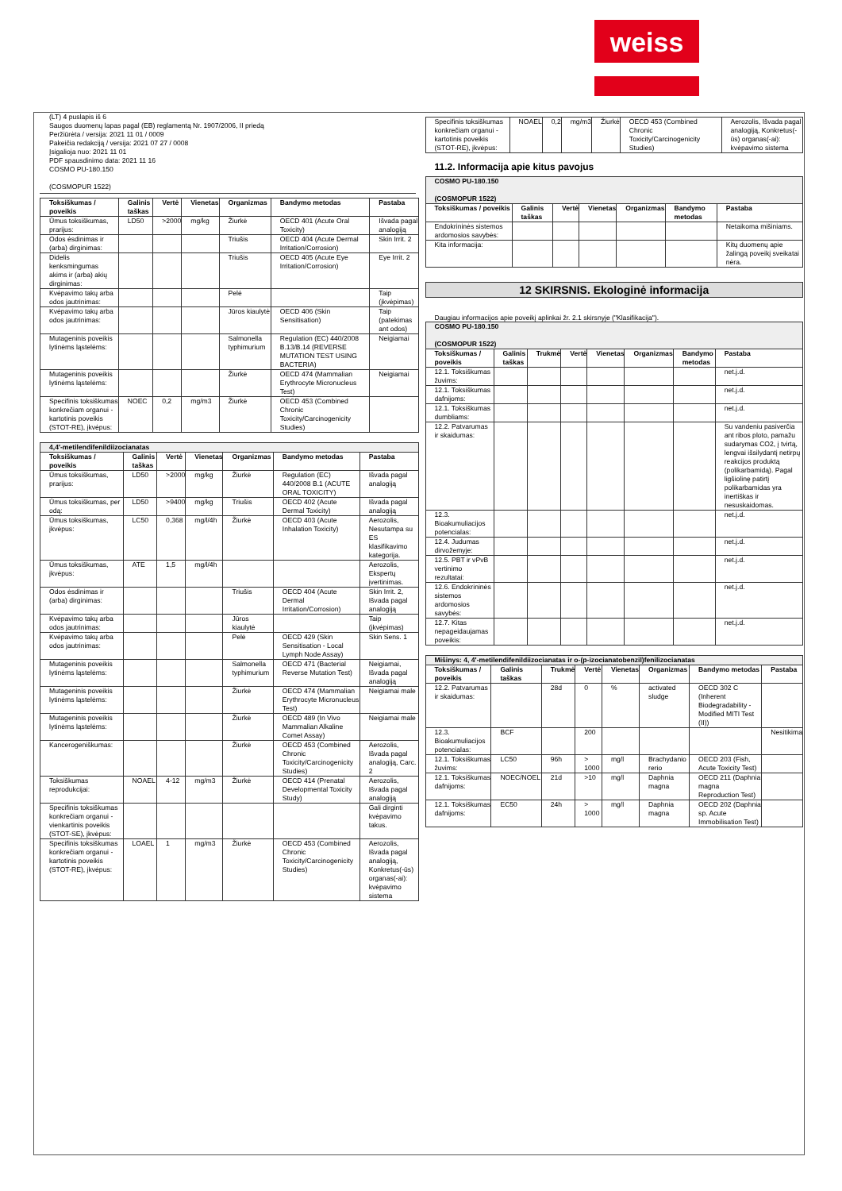weiss
(LT) 4 puslapis iš 6
Saugos duomenų lapas pagal (EB) reglamentą Nr. 1907/2006, II priedą
Peržiūrėta / versija: 2021 11 01 / 0009
Pakeičia redakciją / versija: 2021 07 27 / 0008
Įsigalioja nuo: 2021 11 01
PDF spausdinimo data: 2021 11 16
COSMO PU-180.150
(COSMOPUR 1522)
| Toksiškumas / poveikis | Galinis taškas | Vertė | Vienetas | Organizmas | Bandymo metodas | Pastaba |
| --- | --- | --- | --- | --- | --- | --- |
| Ūmus toksiškumas, prarijus: | LD50 | >2000 | mg/kg | Žiurkė | OECD 401 (Acute Oral Toxicity) | Išvada pagal analogiją |
| Odos ėsdinimas ir (arba) dirginimas: | | | | Triušis | OECD 404 (Acute Dermal Irritation/Corrosion) | Skin Irrit. 2 |
| Didelis kenksmingumas akims ir (arba) akių dirginimas: | | | | Triušis | OECD 405 (Acute Eye Irritation/Corrosion) | Eye Irrit. 2 |
| Kvėpavimo takų arba odos jautrinimas: | | | | Pelė | | Taip (įkvėpimas) |
| Kvėpavimo takų arba odos jautrinimas: | | | | Jūros kiaulytė | OECD 406 (Skin Sensitisation) | Taip (patekimas ant odos) |
| Mutageninis poveikis lytinėms ląstelėms: | | | | Salmonella typhimurium | Regulation (EC) 440/2008 B.13/B.14 (REVERSE MUTATION TEST USING BACTERIA) | Neigiamai |
| Mutageninis poveikis lytinėms ląstelėms: | | | | Žiurkė | OECD 474 (Mammalian Erythrocyte Micronucleus Test) | Neigiamai |
| Specifinis toksiškumas konkrečiam organui - kartotinis poveikis (STOT-RE), įkvėpus: | NOEC | 0,2 | mg/m3 | Žiurkė | OECD 453 (Combined Chronic Toxicity/Carcinogenicity Studies) | |
| 4,4'-metilendifenildiizocianatas | | | | | | |
| Toksiškumas / poveikis | Galinis taškas | Vertė | Vienetas | Organizmas | Bandymo metodas | Pastaba |
| Ūmus toksiškumas, prarijus: | LD50 | >2000 | mg/kg | Žiurkė | Regulation (EC) 440/2008 B.1 (ACUTE ORAL TOXICITY) | Išvada pagal analogiją |
| Ūmus toksiškumas, per odą: | LD50 | >9400 | mg/kg | Triušis | OECD 402 (Acute Dermal Toxicity) | Išvada pagal analogiją |
| Ūmus toksiškumas, įkvėpus: | LC50 | 0,368 | mg/l/4h | Žiurkė | OECD 403 (Acute Inhalation Toxicity) | Aerozolis, Nesutampa su ES klasifikavimo kategorija. |
| Ūmus toksiškumas, įkvėpus: | ATE | 1,5 | mg/l/4h | | | Aerozolis, Ekspertų įvertinimas. |
| Odos ėsdinimas ir (arba) dirginimas: | | | | Triušis | OECD 404 (Acute Dermal Irritation/Corrosion) | Skin Irrit. 2, Išvada pagal analogiją |
| Kvėpavimo takų arba odos jautrinimas: | | | | Jūros kiaulytė | | Taip (įkvėpimas) |
| Kvėpavimo takų arba odos jautrinimas: | | | | Pelė | OECD 429 (Skin Sensitisation - Local Lymph Node Assay) | Skin Sens. 1 |
| Mutageninis poveikis lytinėms ląstelėms: | | | | Salmonella typhimurium | OECD 471 (Bacterial Reverse Mutation Test) | Neigiamai, Išvada pagal analogiją |
| Mutageninis poveikis lytinėms ląstelėms: | | | | Žiurkė | OECD 474 (Mammalian Erythrocyte Micronucleus Test) | Neigiamai male |
| Mutageninis poveikis lytinėms ląstelėms: | | | | Žiurkė | OECD 489 (In Vivo Mammalian Alkaline Comet Assay) | Neigiamai male |
| Kancerogeniškumas: | | | | Žiurkė | OECD 453 (Combined Chronic Toxicity/Carcinogenicity Studies) | Aerozolis, Išvada pagal analogiją, Carc. 2 |
| Toksiškumas reprodukcijai: | NOAEL | 4-12 | mg/m3 | Žiurkė | OECD 414 (Prenatal Developmental Toxicity Study) | Aerozolis, Išvada pagal analogiją |
| Specifinis toksiškumas konkrečiam organui - vienkartinis poveikis (STOT-SE), įkvėpus: | | | | | | Gali dirginti kvėpavimo takus. |
| Specifinis toksiškumas konkrečiam organui - kartotinis poveikis (STOT-RE), įkvėpus: | LOAEL | 1 | mg/m3 | Žiurkė | OECD 453 (Combined Chronic Toxicity/Carcinogenicity Studies) | Aerozolis, Išvada pagal analogiją, Konkretus(-ūs) organas(-ai): kvėpavimo sistema |
| Specifinis toksiškumas konkrečiam organui - kartotinis poveikis (STOT-RE), įkvėpus: | NOAEL | 0,2 | mg/m3 | Žiurkė | OECD 453 (Combined Chronic Toxicity/Carcinogenicity Studies) | Aerozolis, Išvada pagal analogiją, Konkretus(-ūs) organas(-ai): kvėpavimo sistema |
11.2. Informacija apie kitus pavojus
| COSMO PU-180.150 (COSMOPUR 1522) | | | | | | |
| Toksiškumas / poveikis | Galinis taškas | Vertė | Vienetas | Organizmas | Bandymo metodas | Pastaba |
| Endokrininės sistemos ardomosios savybės: | | | | | | Netaikoma mišiniams. |
| Kita informacija: | | | | | | Kitų duomenų apie žalingą poveikį sveikatai nėra. |
12 SKIRSNIS. Ekologinė informacija
Daugiau informacijos apie poveikį aplinkai žr. 2.1 skirsnyje ("Klasifikacija").
| COSMO PU-180.150 (COSMOPUR 1522) | | | | | | | |
| Toksiškumas / poveikis | Galinis taškas | Trukmė | Vertė | Vienetas | Organizmas | Bandymo metodas | Pastaba |
| 12.1. Toksiškumas žuvims: | | | | | | | net.j.d. |
| 12.1. Toksiškumas dafnijoms: | | | | | | | net.j.d. |
| 12.1. Toksiškumas dumbliams: | | | | | | | net.j.d. |
| 12.2. Patvarumas ir skaidumas: | | | | | | | Su vandeniu pasiverčia ant ribos ploto, pamažu sudarymas CO2, į tvirtą, lengvai išsilydantį netirpų reakcijos produktą (polikarbamidą). Pagal ligšiolinę patirtį polikarbamidas yra inertiškas ir nesuskaidomas. |
| 12.3. Bioakumuliacijos potencialas: | | | | | | | net.j.d. |
| 12.4. Judumas dirvožemyje: | | | | | | | net.j.d. |
| 12.5. PBT ir vPvB vertinimo rezultatai: | | | | | | | net.j.d. |
| 12.6. Endokrininės sistemos ardomosios savybės: | | | | | | | net.j.d. |
| 12.7. Kitas nepageidaujamas poveikis: | | | | | | | net.j.d. |
| Mišinys: 4, 4'-metilendifenildiizocianatas ir o-(p-izocianatobenzil)fenilizocianatas | | | | | | | |
| Toksiškumas / poveikis | Galinis taškas | Trukmė | Vertė | Vienetas | Organizmas | Bandymo metodas | Pastaba |
| 12.2. Patvarumas ir skaidumas: | | 28d | 0 | % | activated sludge | OECD 302 C (Inherent Biodegradability - Modified MITI Test (II)) | |
| 12.3. Bioakumuliacijos potencialas: | BCF | | 200 | | | | Nesitikima |
| 12.1. Toksiškumas žuvims: | LC50 | 96h | > 1000 | mg/l | Brachydanio rerio | OECD 203 (Fish, Acute Toxicity Test) | |
| 12.1. Toksiškumas dafnijoms: | NOEC/NOEL | 21d | >10 | mg/l | Daphnia magna | OECD 211 (Daphnia magna Reproduction Test) | |
| 12.1. Toksiškumas dafnijoms: | EC50 | 24h | > 1000 | mg/l | Daphnia magna | OECD 202 (Daphnia sp. Acute Immobilisation Test) | |